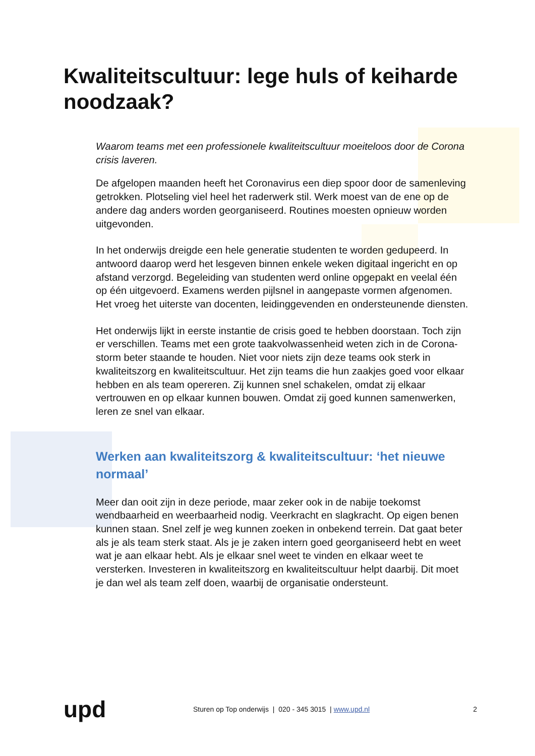Kwaliteitscultuur: lege huls of keiharde noodzaak?
Waarom teams met een professionele kwaliteitscultuur moeiteloos door de Corona crisis laveren.
De afgelopen maanden heeft het Coronavirus een diep spoor door de samenleving getrokken. Plotseling viel heel het raderwerk stil. Werk moest van de ene op de andere dag anders worden georganiseerd. Routines moesten opnieuw worden uitgevonden.
In het onderwijs dreigde een hele generatie studenten te worden gedupeerd. In antwoord daarop werd het lesgeven binnen enkele weken digitaal ingericht en op afstand verzorgd. Begeleiding van studenten werd online opgepakt en veelal één op één uitgevoerd. Examens werden pijlsnel in aangepaste vormen afgenomen. Het vroeg het uiterste van docenten, leidinggevenden en ondersteunende diensten.
Het onderwijs lijkt in eerste instantie de crisis goed te hebben doorstaan. Toch zijn er verschillen. Teams met een grote taakvolwassenheid weten zich in de Corona-storm beter staande te houden. Niet voor niets zijn deze teams ook sterk in kwaliteitszorg en kwaliteitscultuur. Het zijn teams die hun zaakjes goed voor elkaar hebben en als team opereren. Zij kunnen snel schakelen, omdat zij elkaar vertrouwen en op elkaar kunnen bouwen. Omdat zij goed kunnen samenwerken, leren ze snel van elkaar.
Werken aan kwaliteitszorg & kwaliteitscultuur: ‘het nieuwe normaal’
Meer dan ooit zijn in deze periode, maar zeker ook in de nabije toekomst wendbaarheid en weerbaarheid nodig. Veerkracht en slagkracht. Op eigen benen kunnen staan. Snel zelf je weg kunnen zoeken in onbekend terrein. Dat gaat beter als je als team sterk staat. Als je je zaken intern goed georganiseerd hebt en weet wat je aan elkaar hebt. Als je elkaar snel weet te vinden en elkaar weet te versterken. Investeren in kwaliteitszorg en kwaliteitscultuur helpt daarbij. Dit moet je dan wel als team zelf doen, waarbij de organisatie ondersteunt.
upd
Sturen op Top onderwijs | 020 - 345 3015 | www.upd.nl
2